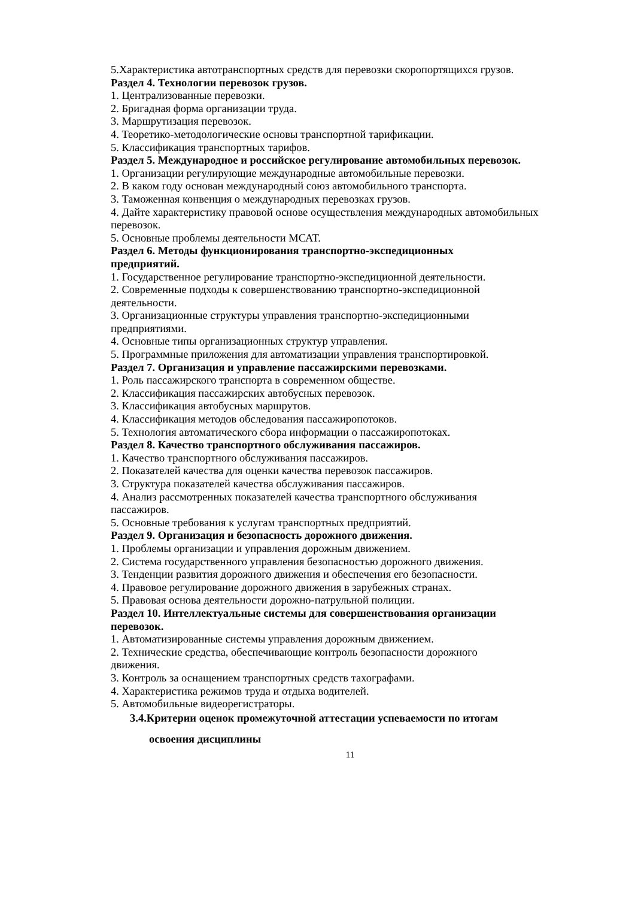5.Характеристика автотранспортных средств для перевозки скоропортящихся грузов.
Раздел 4. Технологии перевозок грузов.
1. Централизованные перевозки.
2. Бригадная форма организации труда.
3. Маршрутизация перевозок.
4. Теоретико-методологические основы транспортной тарификации.
5. Классификация транспортных тарифов.
Раздел 5. Международное и российское регулирование автомобильных перевозок.
1. Организации регулирующие международные автомобильные перевозки.
2. В каком году основан международный союз автомобильного транспорта.
3. Таможенная конвенция о международных перевозках грузов.
4. Дайте характеристику правовой основе осуществления международных автомобильных перевозок.
5. Основные проблемы деятельности МСАТ.
Раздел 6. Методы функционирования транспортно-экспедиционных
предприятий.
1. Государственное регулирование транспортно-экспедиционной деятельности.
2. Современные подходы к совершенствованию транспортно-экспедиционной
деятельности.
3. Организационные структуры управления транспортно-экспедиционными
предприятиями.
4. Основные типы организационных структур управления.
5. Программные приложения для автоматизации управления транспортировкой.
Раздел 7. Организация и управление пассажирскими перевозками.
1. Роль пассажирского транспорта в современном обществе.
2. Классификация пассажирских автобусных перевозок.
3. Классификация автобусных маршрутов.
4. Классификация методов обследования пассажиропотоков.
5. Технология автоматического сбора информации о пассажиропотоках.
Раздел 8. Качество транспортного обслуживания пассажиров.
1. Качество транспортного обслуживания пассажиров.
2. Показателей качества для оценки качества перевозок пассажиров.
3. Структура показателей качества обслуживания пассажиров.
4. Анализ рассмотренных показателей качества транспортного обслуживания
пассажиров.
5. Основные требования к услугам транспортных предприятий.
Раздел 9. Организация и безопасность дорожного движения.
1. Проблемы организации и управления дорожным движением.
2. Система государственного управления безопасностью дорожного движения.
3. Тенденции развития дорожного движения и обеспечения его безопасности.
4. Правовое регулирование дорожного движения в зарубежных странах.
5. Правовая основа деятельности дорожно-патрульной полиции.
Раздел 10. Интеллектуальные системы для совершенствования организации
перевозок.
1. Автоматизированные системы управления дорожным движением.
2. Технические средства, обеспечивающие контроль безопасности дорожного
движения.
3. Контроль за оснащением транспортных средств тахографами.
4. Характеристика режимов труда и отдыха водителей.
5. Автомобильные видеорегистраторы.
3.4.Критерии оценок промежуточной аттестации успеваемости по итогам
освоения дисциплины
11